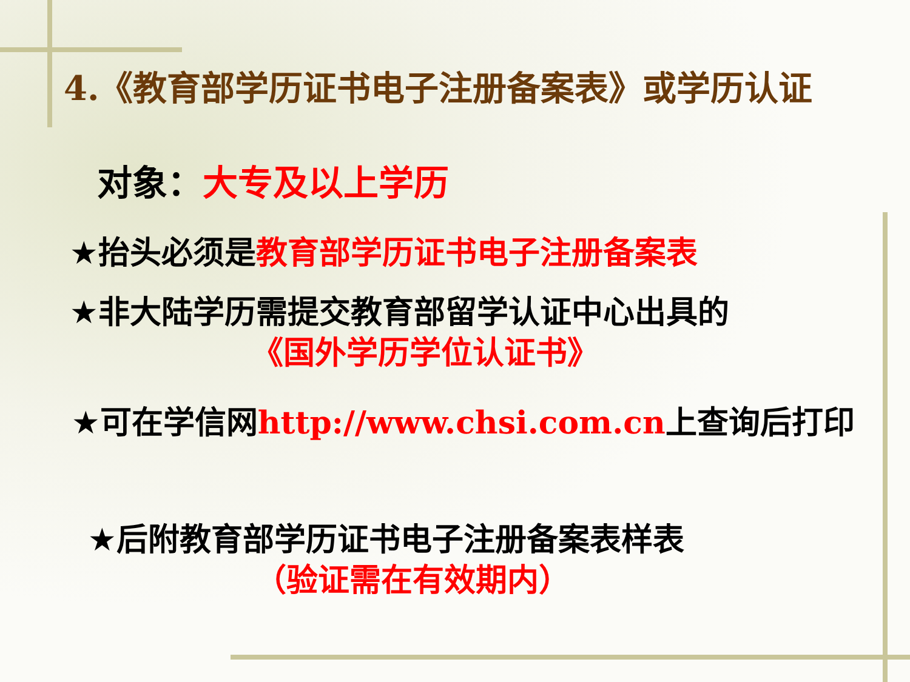4.《教育部学历证书电子注册备案表》或学历认证
对象：大专及以上学历
★抬头必须是教育部学历证书电子注册备案表
★非大陆学历需提交教育部留学认证中心出具的
《国外学历学位认证书》
★可在学信网http://www.chsi.com.cn上查询后打印
★后附教育部学历证书电子注册备案表样表
（验证需在有效期内）